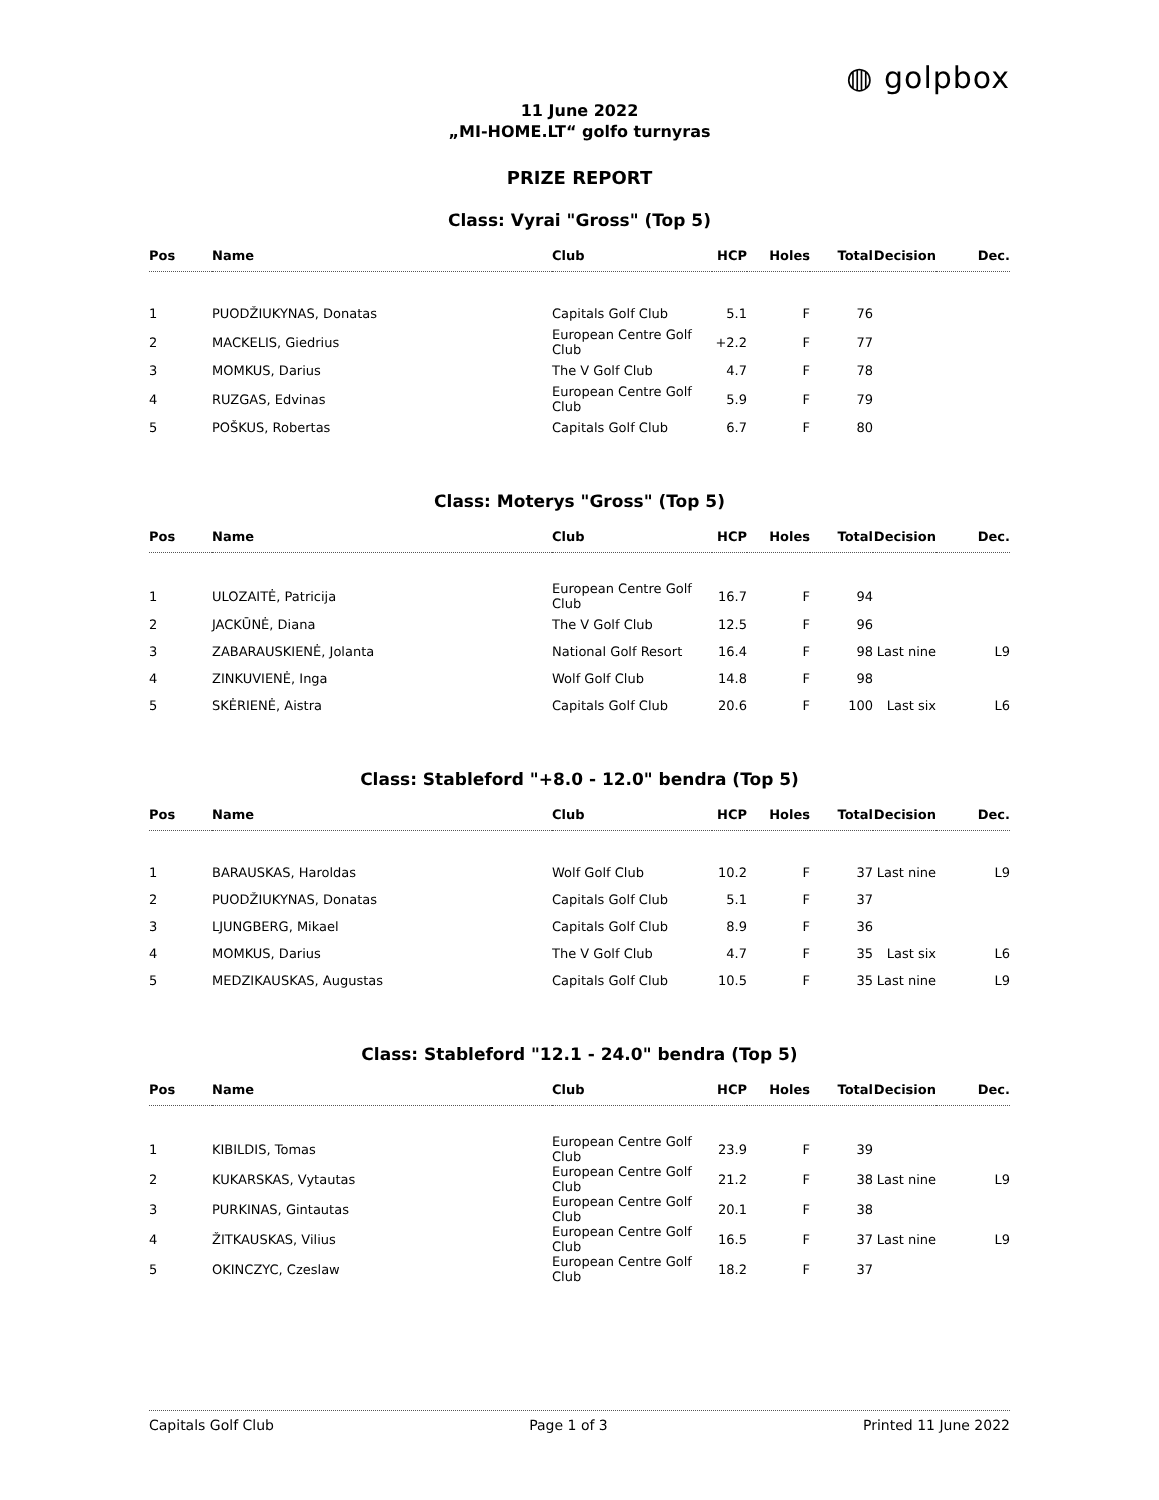◍ golpbox
11 June 2022
„MI-HOME.LT“ golfo turnyras
PRIZE REPORT
Class: Vyrai "Gross" (Top 5)
| Pos | Name | Club | HCP | Holes | Total | Decision | Dec. |
| --- | --- | --- | --- | --- | --- | --- | --- |
| 1 | PUODŽIUKYNAS, Donatas | Capitals Golf Club | 5.1 | F | 76 | | |
| 2 | MACKELIS, Giedrius | European Centre Golf Club | +2.2 | F | 77 | | |
| 3 | MOMKUS, Darius | The V Golf Club | 4.7 | F | 78 | | |
| 4 | RUZGAS, Edvinas | European Centre Golf Club | 5.9 | F | 79 | | |
| 5 | POŠKUS, Robertas | Capitals Golf Club | 6.7 | F | 80 | | |
Class: Moterys "Gross" (Top 5)
| Pos | Name | Club | HCP | Holes | Total | Decision | Dec. |
| --- | --- | --- | --- | --- | --- | --- | --- |
| 1 | ULOZAITĖ, Patricija | European Centre Golf Club | 16.7 | F | 94 | | |
| 2 | JACKŪNĖ, Diana | The V Golf Club | 12.5 | F | 96 | | |
| 3 | ZABARAUSKIENĖ, Jolanta | National Golf Resort | 16.4 | F | 98 | Last nine | L9 |
| 4 | ZINKUVIENĖ, Inga | Wolf Golf Club | 14.8 | F | 98 | | |
| 5 | SKĖRIENĖ, Aistra | Capitals Golf Club | 20.6 | F | 100 | Last six | L6 |
Class: Stableford "+8.0 - 12.0" bendra (Top 5)
| Pos | Name | Club | HCP | Holes | Total | Decision | Dec. |
| --- | --- | --- | --- | --- | --- | --- | --- |
| 1 | BARAUSKAS, Haroldas | Wolf Golf Club | 10.2 | F | 37 | Last nine | L9 |
| 2 | PUODŽIUKYNAS, Donatas | Capitals Golf Club | 5.1 | F | 37 | | |
| 3 | LJUNGBERG, Mikael | Capitals Golf Club | 8.9 | F | 36 | | |
| 4 | MOMKUS, Darius | The V Golf Club | 4.7 | F | 35 | Last six | L6 |
| 5 | MEDZIKAUSKAS, Augustas | Capitals Golf Club | 10.5 | F | 35 | Last nine | L9 |
Class: Stableford "12.1 - 24.0" bendra (Top 5)
| Pos | Name | Club | HCP | Holes | Total | Decision | Dec. |
| --- | --- | --- | --- | --- | --- | --- | --- |
| 1 | KIBILDIS, Tomas | European Centre Golf Club | 23.9 | F | 39 | | |
| 2 | KUKARSKAS, Vytautas | European Centre Golf Club | 21.2 | F | 38 | Last nine | L9 |
| 3 | PURKINAS, Gintautas | European Centre Golf Club | 20.1 | F | 38 | | |
| 4 | ŽITKAUSKAS, Vilius | European Centre Golf Club | 16.5 | F | 37 | Last nine | L9 |
| 5 | OKINCZYC, Czeslaw | European Centre Golf Club | 18.2 | F | 37 | | |
Capitals Golf Club Page 1 of 3 Printed 11 June 2022